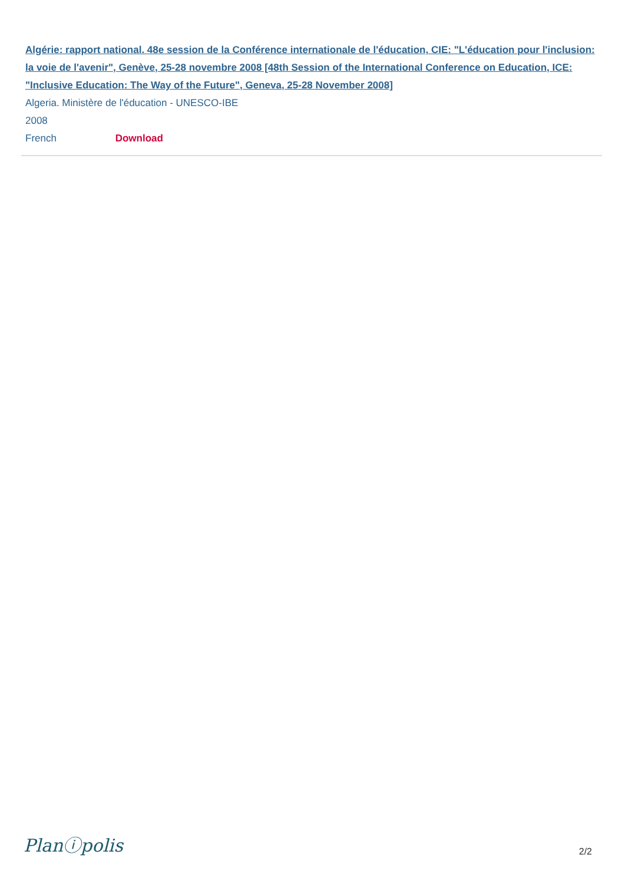Algérie: rapport national. 48e session de la Conférence internationale de l'éducation, CIE: "L'éducation pour l'inclusion: la voie de l'avenir", Genève, 25-28 novembre 2008 [48th Session of the International Conference on Education, ICE: "Inclusive Education: The Way of the Future", Geneva, 25-28 November 2008]
Algeria. Ministère de l'éducation - UNESCO-IBE
2008
French Download
Planⓘpolis 2/2